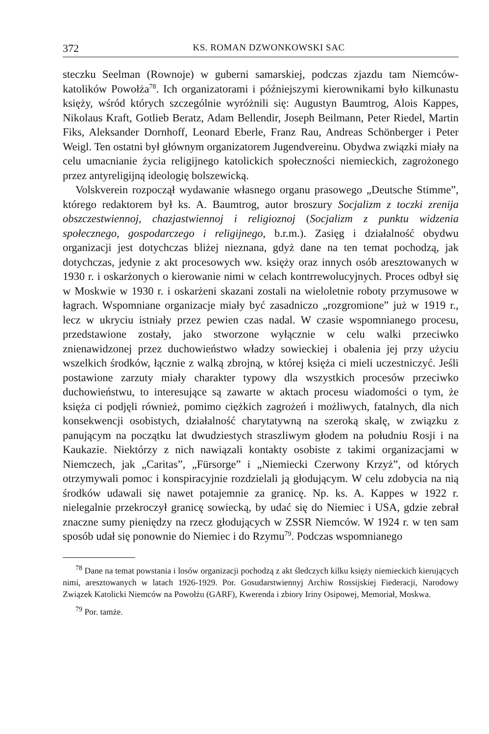372 KS. ROMAN DZWONKOWSKI SAC
steczku Seelman (Rownoje) w guberni samarskiej, podczas zjazdu tam Niemców-katolików Powołża<sup>78</sup>. Ich organizatorami i późniejszymi kierownikami było kilkunastu księży, wśród których szczególnie wyróżnili się: Augustyn Baumtrog, Alois Kappes, Nikolaus Kraft, Gotlieb Beratz, Adam Bellendir, Joseph Beilmann, Peter Riedel, Martin Fiks, Aleksander Dornhoff, Leonard Eberle, Franz Rau, Andreas Schönberger i Peter Weigl. Ten ostatni był głównym organizatorem Jugendvereinu. Obydwa związki miały na celu umacnianie życia religijnego katolickich społeczności niemieckich, zagrożonego przez antyreligijną ideologię bolszewicką.
Volskverein rozpoczął wydawanie własnego organu prasowego „Deutsche Stimme”, którego redaktorem był ks. A. Baumtrog, autor broszury Socjalizm z toczki zrenija obszczestwiennoj, chazjastwiennoj i religioznoj (Socjalizm z punktu widzenia społecznego, gospodarczego i religijnego, b.r.m.). Zasięg i działalność obydwu organizacji jest dotychczas bliżej nieznana, gdyż dane na ten temat pochodzą, jak dotychczas, jedynie z akt procesowych ww. księży oraz innych osób aresztowanych w 1930 r. i oskarżonych o kierowanie nimi w celach kontrrewolucyjnych. Proces odbył się w Moskwie w 1930 r. i oskarżeni skazani zostali na wieloletnie roboty przymusowe w łagrach. Wspomniane organizacje miały być zasadniczo „rozgromione” już w 1919 r., lecz w ukryciu istniały przez pewien czas nadal. W czasie wspomnianego procesu, przedstawione zostały, jako stworzone wyłącznie w celu walki przeciwko znienawidzonej przez duchowieństwo władzy sowieckiej i obalenia jej przy użyciu wszelkich środków, łącznie z walką zbrojną, w której księża ci mieli uczestniczyć. Jeśli postawione zarzuty miały charakter typowy dla wszystkich procesów przeciwko duchowieństwu, to interesujące są zawarte w aktach procesu wiadomości o tym, że księża ci podjęli również, pomimo ciężkich zagrożeń i możliwych, fatalnych, dla nich konsekwencji osobistych, działalność charytatywną na szeroką skalę, w związku z panującym na początku lat dwudziestych straszliwym głodem na południu Rosji i na Kaukazie. Niektórzy z nich nawiązali kontakty osobiste z takimi organizacjami w Niemczech, jak „Caritas”, „Fürsorge” i „Niemiecki Czerwony Krzyż”, od których otrzymywali pomoc i konspiracyjnie rozdzielali ją głodującym. W celu zdobycia na nią środków udawali się nawet potajemnie za granicę. Np. ks. A. Kappes w 1922 r. nielegalnie przekroczył granicę sowiecką, by udać się do Niemiec i USA, gdzie zebrał znaczne sumy pieniędzy na rzecz głodujących w ZSSR Niemców. W 1924 r. w ten sam sposób udał się ponownie do Niemiec i do Rzymu<sup>79</sup>. Podczas wspomnianego
<sup>78</sup> Dane na temat powstania i losów organizacji pochodzą z akt śledczych kilku księży niemieckich kierujących nimi, aresztowanych w latach 1926-1929. Por. Gosudarstwiennyj Archiw Rossijskiej Fiederacji, Narodowy Związek Katolicki Niemców na Powołżu (GARF), Kwerenda i zbiory Iriny Osipowej, Memoriał, Moskwa.
<sup>79</sup> Por. tamże.